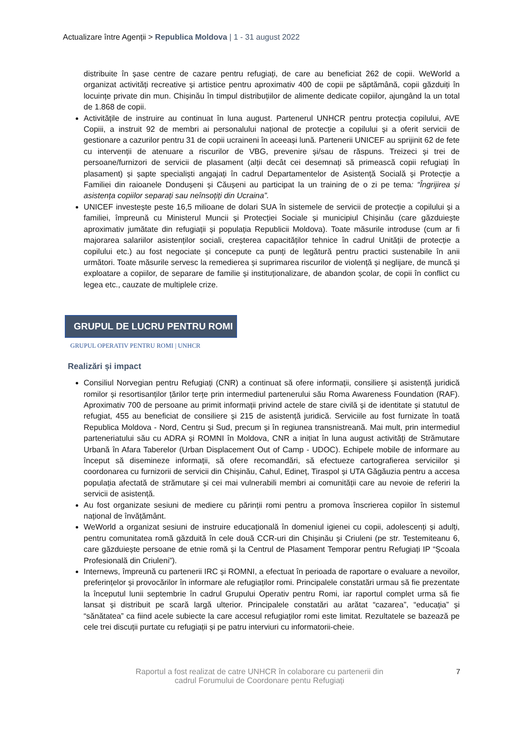Actualizare între Agenții > Republica Moldova | 1 - 31 august 2022
distribuite în șase centre de cazare pentru refugiați, de care au beneficiat 262 de copii. WeWorld a organizat activități recreative și artistice pentru aproximativ 400 de copii pe săptămână, copii găzduiți în locuințe private din mun. Chișinău în timpul distribuțiilor de alimente dedicate copiilor, ajungând la un total de 1.868 de copii.
Activitățile de instruire au continuat în luna august. Partenerul UNHCR pentru protecția copilului, AVE Copiii, a instruit 92 de membri ai personalului național de protecție a copilului și a oferit servicii de gestionare a cazurilor pentru 31 de copii ucraineni în aceeași lună. Partenerii UNICEF au sprijinit 62 de fete cu intervenții de atenuare a riscurilor de VBG, prevenire și/sau de răspuns. Treizeci și trei de persoane/furnizori de servicii de plasament (alții decât cei desemnați să primească copii refugiați în plasament) și șapte specialiști angajați în cadrul Departamentelor de Asistență Socială și Protecție a Familiei din raioanele Dondușeni și Căușeni au participat la un training de o zi pe tema: “Îngrijirea și asistența copiilor separați sau neînsoțiți din Ucraina”.
UNICEF investește peste 16,5 milioane de dolari SUA în sistemele de servicii de protecție a copilului și a familiei, împreună cu Ministerul Muncii și Protecției Sociale și municipiul Chișinău (care găzduiește aproximativ jumătate din refugiații și populația Republicii Moldova). Toate măsurile introduse (cum ar fi majorarea salariilor asistenților sociali, creșterea capacităților tehnice în cadrul Unității de protecție a copilului etc.) au fost negociate și concepute ca punți de legătură pentru practici sustenabile în anii următori. Toate măsurile servesc la remedierea și suprimarea riscurilor de violență și neglijare, de muncă și exploatare a copiilor, de separare de familie și instituționalizare, de abandon școlar, de copii în conflict cu legea etc., cauzate de multiplele crize.
GRUPUL DE LUCRU PENTRU ROMI
GRUPUL OPERATIV PENTRU ROMI | UNHCR
Realizări și impact
Consiliul Norvegian pentru Refugiați (CNR) a continuat să ofere informații, consiliere și asistență juridică romilor și resortisanților țărilor terțe prin intermediul partenerului său Roma Awareness Foundation (RAF). Aproximativ 700 de persoane au primit informații privind actele de stare civilă și de identitate și statutul de refugiat, 455 au beneficiat de consiliere și 215 de asistență juridică. Serviciile au fost furnizate în toată Republica Moldova - Nord, Centru și Sud, precum și în regiunea transnistreană. Mai mult, prin intermediul parteneriatului său cu ADRA și ROMNI în Moldova, CNR a inițiat în luna august activități de Strămutare Urbană în Afara Taberelor (Urban Displacement Out of Camp - UDOC). Echipele mobile de informare au început să disemineze informații, să ofere recomandări, să efectueze cartografierea serviciilor și coordonarea cu furnizorii de servicii din Chișinău, Cahul, Edineț, Tiraspol și UTA Găgăuzia pentru a accesa populația afectată de strămutare și cei mai vulnerabili membri ai comunității care au nevoie de referiri la servicii de asistență.
Au fost organizate sesiuni de mediere cu părinții romi pentru a promova înscrierea copiilor în sistemul național de învățământ.
WeWorld a organizat sesiuni de instruire educațională în domeniul igienei cu copii, adolescenți și adulți, pentru comunitatea romă găzduită în cele două CCR-uri din Chișinău și Criuleni (pe str. Testemiteanu 6, care găzduiește persoane de etnie romă și la Centrul de Plasament Temporar pentru Refugiați IP “Școala Profesională din Criuleni”).
Internews, împreună cu partenerii IRC și ROMNI, a efectuat în perioada de raportare o evaluare a nevoilor, preferințelor și provocărilor în informare ale refugiaților romi. Principalele constatări urmau să fie prezentate la începutul lunii septembrie în cadrul Grupului Operativ pentru Romi, iar raportul complet urma să fie lansat și distribuit pe scară largă ulterior. Principalele constatări au arătat “cazarea”, “educația” și “sănătatea” ca fiind acele subiecte la care accesul refugiaților romi este limitat. Rezultatele se bazează pe cele trei discuții purtate cu refugiații și pe patru interviuri cu informatorii-cheie.
Raportul a fost realizat de catre UNHCR în colaborare cu partenerii din
cadrul Forumului de Coordonare pentu Refugiați
7